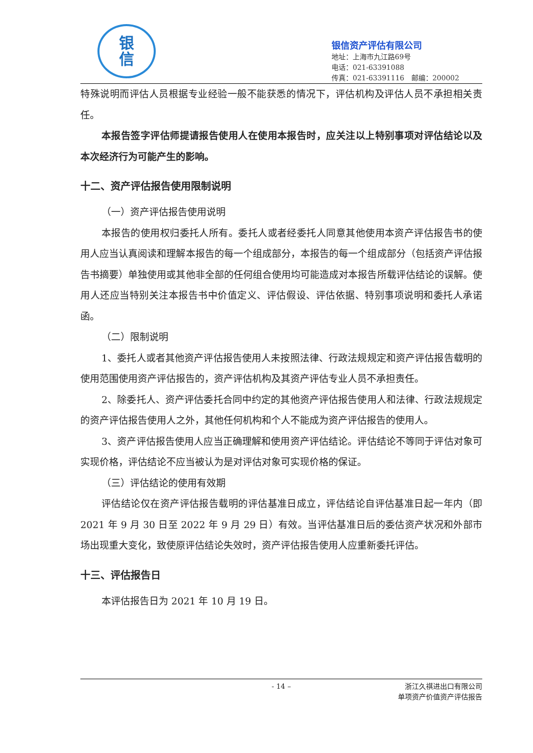银
信
银信资产评估有限公司
地址：上海市九江路69号
电话：021-63391088
传真：021-63391116　邮编：200002
特殊说明而评估人员根据专业经验一般不能获悉的情况下，评估机构及评估人员不承担相关责任。
本报告签字评估师提请报告使用人在使用本报告时，应关注以上特别事项对评估结论以及本次经济行为可能产生的影响。
十二、资产评估报告使用限制说明
（一）资产评估报告使用说明
本报告的使用权归委托人所有。委托人或者经委托人同意其他使用本资产评估报告书的使用人应当认真阅读和理解本报告的每一个组成部分，本报告的每一个组成部分（包括资产评估报告书摘要）单独使用或其他非全部的任何组合使用均可能造成对本报告所载评估结论的误解。使用人还应当特别关注本报告书中价值定义、评估假设、评估依据、特别事项说明和委托人承诺函。
（二）限制说明
1、委托人或者其他资产评估报告使用人未按照法律、行政法规规定和资产评估报告载明的使用范围使用资产评估报告的，资产评估机构及其资产评估专业人员不承担责任。
2、除委托人、资产评估委托合同中约定的其他资产评估报告使用人和法律、行政法规规定的资产评估报告使用人之外，其他任何机构和个人不能成为资产评估报告的使用人。
3、资产评估报告使用人应当正确理解和使用资产评估结论。评估结论不等同于评估对象可实现价格，评估结论不应当被认为是对评估对象可实现价格的保证。
（三）评估结论的使用有效期
评估结论仅在资产评估报告载明的评估基准日成立，评估结论自评估基准日起一年内（即 2021 年 9 月 30 日至 2022 年 9 月 29 日）有效。当评估基准日后的委估资产状况和外部市场出现重大变化，致使原评估结论失效时，资产评估报告使用人应重新委托评估。
十三、评估报告日
本评估报告日为 2021 年 10 月 19 日。
- 14 – 浙江久祺进出口有限公司
单项资产价值资产评估报告